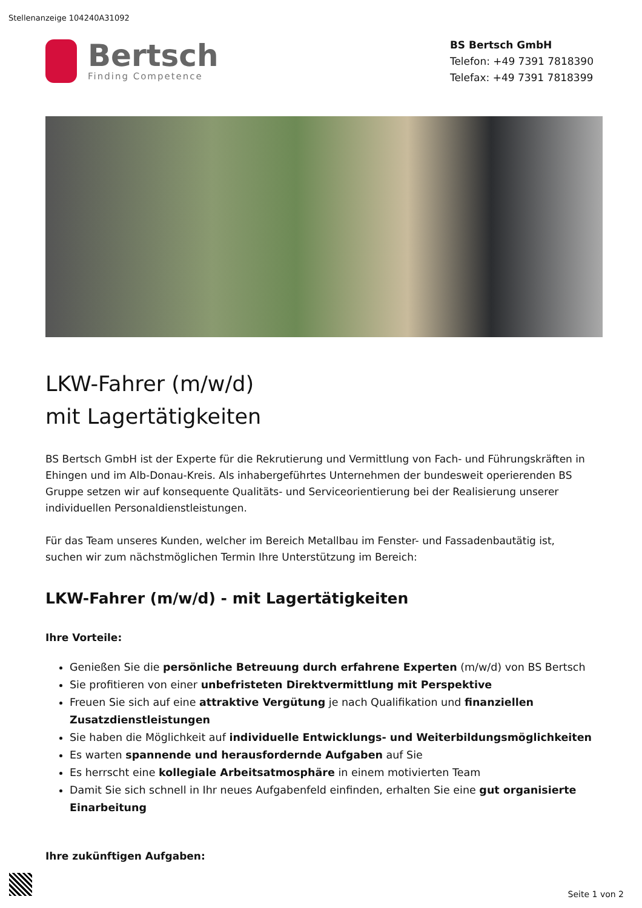Stellenanzeige 104240A31092
Bertsch
Finding Competence
BS Bertsch GmbH
Telefon: +49 7391 7818390
Telefax: +49 7391 7818399
LKW-Fahrer (m/w/d)
mit Lagertätigkeiten
BS Bertsch GmbH ist der Experte für die Rekrutierung und Vermittlung von Fach- und Führungskräften in Ehingen und im Alb-Donau-Kreis. Als inhabergeführtes Unternehmen der bundesweit operierenden BS Gruppe setzen wir auf konsequente Qualitäts- und Serviceorientierung bei der Realisierung unserer individuellen Personaldienstleistungen.
Für das Team unseres Kunden, welcher im Bereich Metallbau im Fenster- und Fassadenbautätig ist, suchen wir zum nächstmöglichen Termin Ihre Unterstützung im Bereich:
LKW-Fahrer (m/w/d) - mit Lagertätigkeiten
Ihre Vorteile:
Genießen Sie die persönliche Betreuung durch erfahrene Experten (m/w/d) von BS Bertsch
Sie profitieren von einer unbefristeten Direktvermittlung mit Perspektive
Freuen Sie sich auf eine attraktive Vergütung je nach Qualifikation und finanziellen Zusatzdienstleistungen
Sie haben die Möglichkeit auf individuelle Entwicklungs- und Weiterbildungsmöglichkeiten
Es warten spannende und herausfordernde Aufgaben auf Sie
Es herrscht eine kollegiale Arbeitsatmosphäre in einem motivierten Team
Damit Sie sich schnell in Ihr neues Aufgabenfeld einfinden, erhalten Sie eine gut organisierte Einarbeitung
Ihre zukünftigen Aufgaben:
Seite 1 von 2